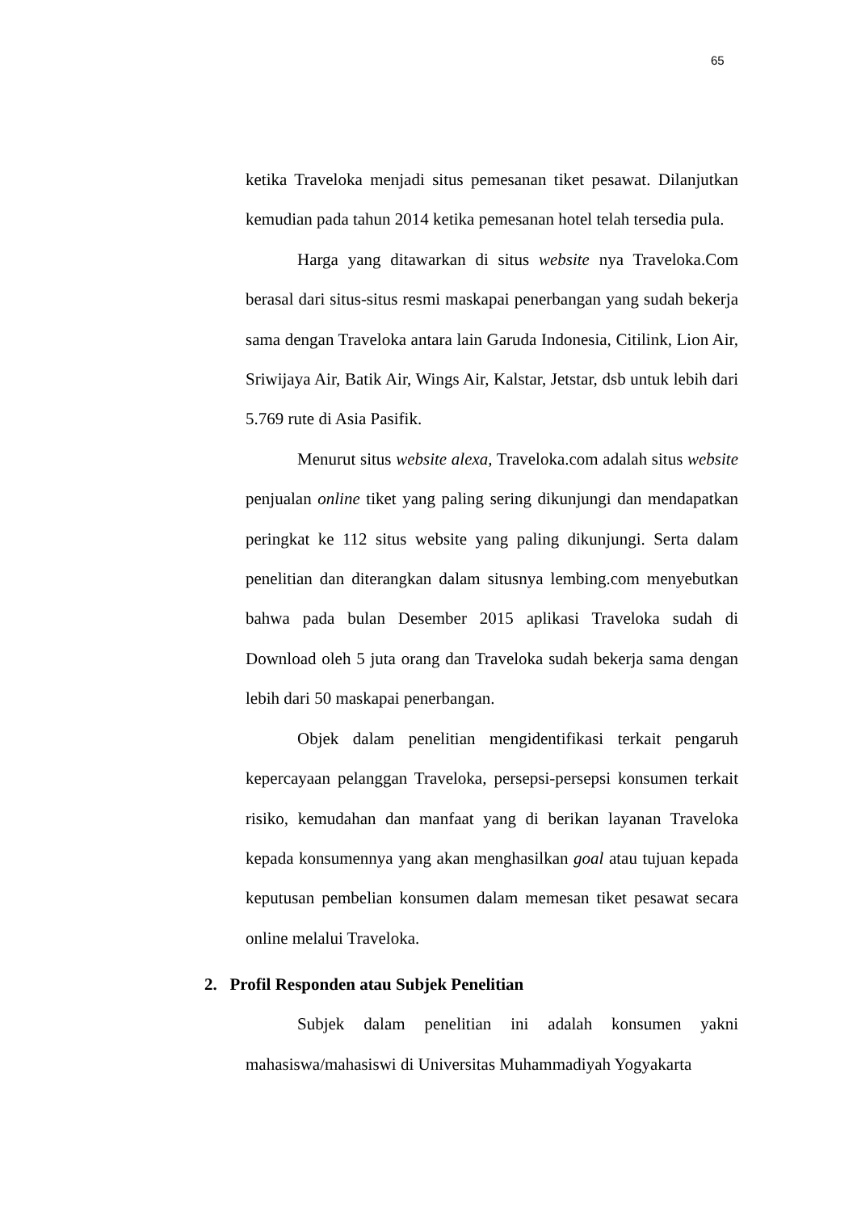65
ketika Traveloka menjadi situs pemesanan tiket pesawat. Dilanjutkan kemudian pada tahun 2014 ketika pemesanan hotel telah tersedia pula.
Harga yang ditawarkan di situs website nya Traveloka.Com berasal dari situs-situs resmi maskapai penerbangan yang sudah bekerja sama dengan Traveloka antara lain Garuda Indonesia, Citilink, Lion Air, Sriwijaya Air, Batik Air, Wings Air, Kalstar, Jetstar, dsb untuk lebih dari 5.769 rute di Asia Pasifik.
Menurut situs website alexa, Traveloka.com adalah situs website penjualan online tiket yang paling sering dikunjungi dan mendapatkan peringkat ke 112 situs website yang paling dikunjungi. Serta dalam penelitian dan diterangkan dalam situsnya lembing.com menyebutkan bahwa pada bulan Desember 2015 aplikasi Traveloka sudah di Download oleh 5 juta orang dan Traveloka sudah bekerja sama dengan lebih dari 50 maskapai penerbangan.
Objek dalam penelitian mengidentifikasi terkait pengaruh kepercayaan pelanggan Traveloka, persepsi-persepsi konsumen terkait risiko, kemudahan dan manfaat yang di berikan layanan Traveloka kepada konsumennya yang akan menghasilkan goal atau tujuan kepada keputusan pembelian konsumen dalam memesan tiket pesawat secara online melalui Traveloka.
2. Profil Responden atau Subjek Penelitian
Subjek dalam penelitian ini adalah konsumen yakni mahasiswa/mahasiswi di Universitas Muhammadiyah Yogyakarta